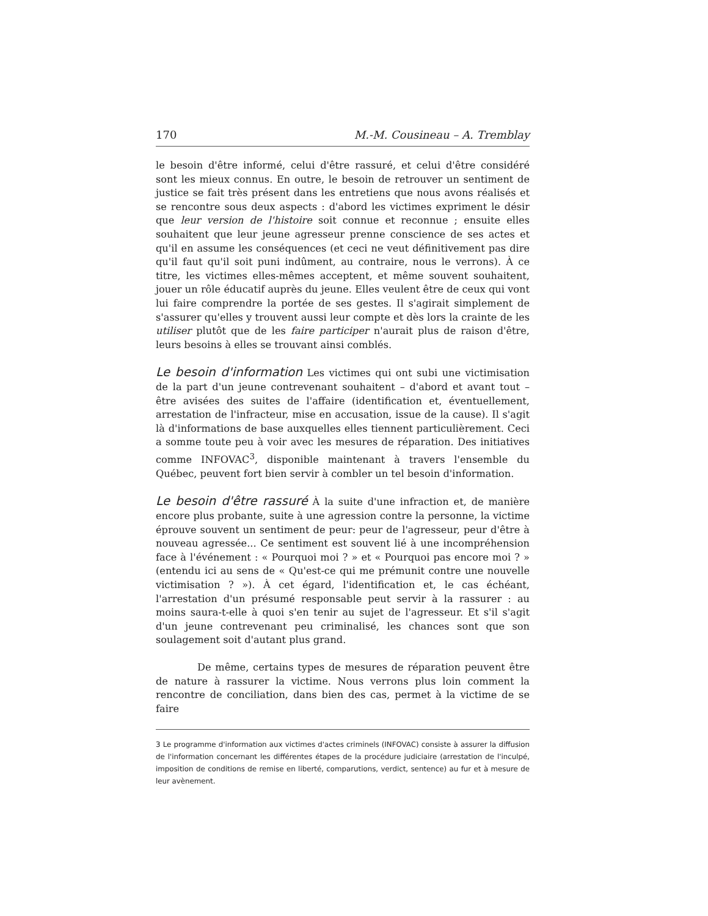170 M.-M. Cousineau – A. Tremblay
le besoin d'être informé, celui d'être rassuré, et celui d'être considéré sont les mieux connus. En outre, le besoin de retrouver un sentiment de justice se fait très présent dans les entretiens que nous avons réalisés et se rencontre sous deux aspects : d'abord les victimes expriment le désir que leur version de l'histoire soit connue et reconnue ; ensuite elles souhaitent que leur jeune agresseur prenne conscience de ses actes et qu'il en assume les conséquences (et ceci ne veut définitivement pas dire qu'il faut qu'il soit puni indûment, au contraire, nous le verrons). À ce titre, les victimes elles-mêmes acceptent, et même souvent souhaitent, jouer un rôle éducatif auprès du jeune. Elles veulent être de ceux qui vont lui faire comprendre la portée de ses gestes. Il s'agirait simplement de s'assurer qu'elles y trouvent aussi leur compte et dès lors la crainte de les utiliser plutôt que de les faire participer n'aurait plus de raison d'être, leurs besoins à elles se trouvant ainsi comblés.
Le besoin d'information Les victimes qui ont subi une victimisation de la part d'un jeune contrevenant souhaitent – d'abord et avant tout – être avisées des suites de l'affaire (identification et, éventuellement, arrestation de l'infracteur, mise en accusation, issue de la cause). Il s'agit là d'informations de base auxquelles elles tiennent particulièrement. Ceci a somme toute peu à voir avec les mesures de réparation. Des initiatives comme INFOVAC<sup>3</sup>, disponible maintenant à travers l'ensemble du Québec, peuvent fort bien servir à combler un tel besoin d'information.
Le besoin d'être rassuré À la suite d'une infraction et, de manière encore plus probante, suite à une agression contre la personne, la victime éprouve souvent un sentiment de peur: peur de l'agresseur, peur d'être à nouveau agressée... Ce sentiment est souvent lié à une incompréhension face à l'événement : « Pourquoi moi ? » et « Pourquoi pas encore moi ? » (entendu ici au sens de « Qu'est-ce qui me prémunit contre une nouvelle victimisation ? »). À cet égard, l'identification et, le cas échéant, l'arrestation d'un présumé responsable peut servir à la rassurer : au moins saura-t-elle à quoi s'en tenir au sujet de l'agresseur. Et s'il s'agit d'un jeune contrevenant peu criminalisé, les chances sont que son soulagement soit d'autant plus grand.
De même, certains types de mesures de réparation peuvent être de nature à rassurer la victime. Nous verrons plus loin comment la rencontre de conciliation, dans bien des cas, permet à la victime de se faire
3 Le programme d'information aux victimes d'actes criminels (INFOVAC) consiste à assurer la diffusion de l'information concernant les différentes étapes de la procédure judiciaire (arrestation de l'inculpé, imposition de conditions de remise en liberté, comparutions, verdict, sentence) au fur et à mesure de leur avènement.